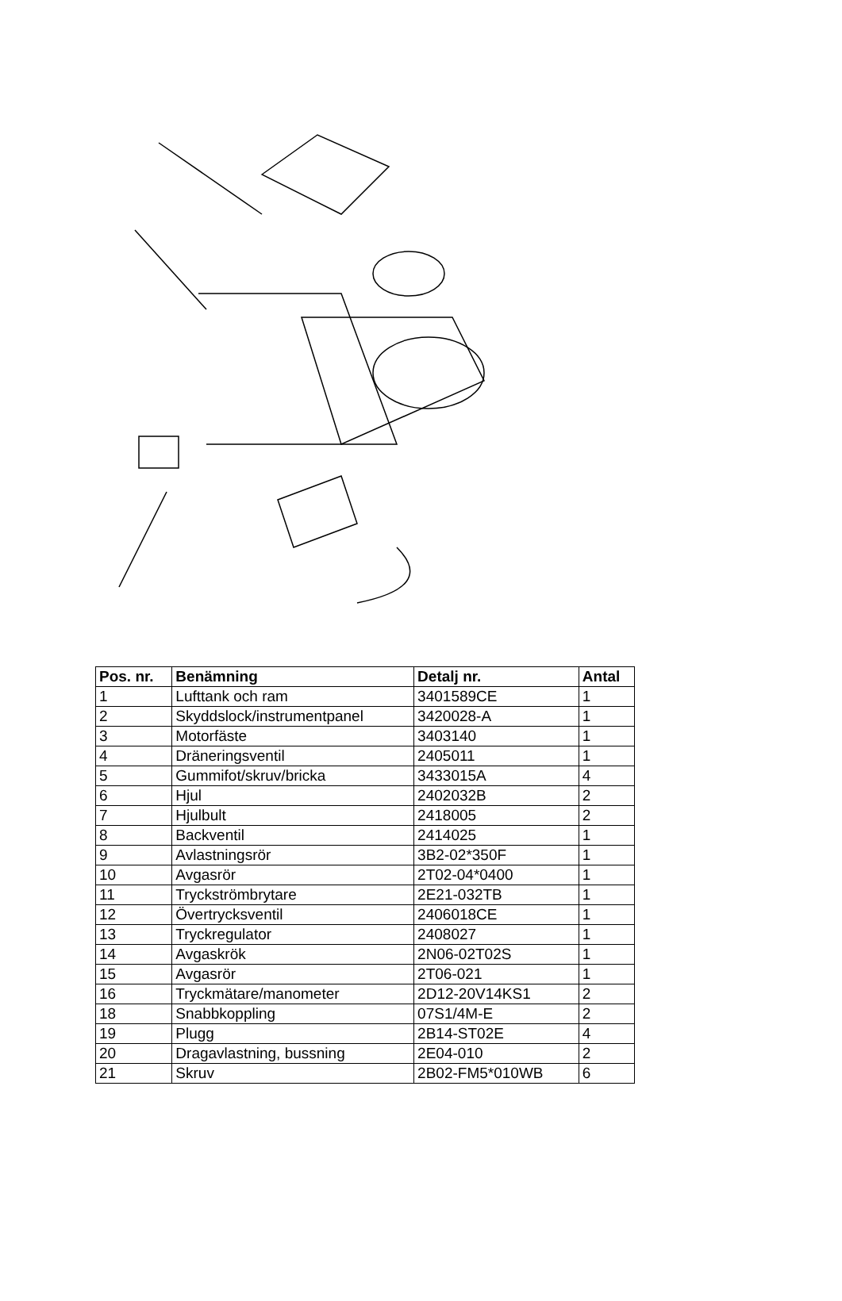| Pos. nr. | Benämning | Detalj nr. | Antal |
| --- | --- | --- | --- |
| 1 | Lufttank och ram | 3401589CE | 1 |
| 2 | Skyddslock/instrumentpanel | 3420028-A | 1 |
| 3 | Motorfäste | 3403140 | 1 |
| 4 | Dräneringsventil | 2405011 | 1 |
| 5 | Gummifot/skruv/bricka | 3433015A | 4 |
| 6 | Hjul | 2402032B | 2 |
| 7 | Hjulbult | 2418005 | 2 |
| 8 | Backventil | 2414025 | 1 |
| 9 | Avlastningsrör | 3B2-02*350F | 1 |
| 10 | Avgasrör | 2T02-04*0400 | 1 |
| 11 | Tryckströmbrytare | 2E21-032TB | 1 |
| 12 | Övertrycksventil | 2406018CE | 1 |
| 13 | Tryckregulator | 2408027 | 1 |
| 14 | Avgaskrök | 2N06-02T02S | 1 |
| 15 | Avgasrör | 2T06-021 | 1 |
| 16 | Tryckmätare/manometer | 2D12-20V14KS1 | 2 |
| 18 | Snabbkoppling | 07S1/4M-E | 2 |
| 19 | Plugg | 2B14-ST02E | 4 |
| 20 | Dragavlastning, bussning | 2E04-010 | 2 |
| 21 | Skruv | 2B02-FM5*010WB | 6 |